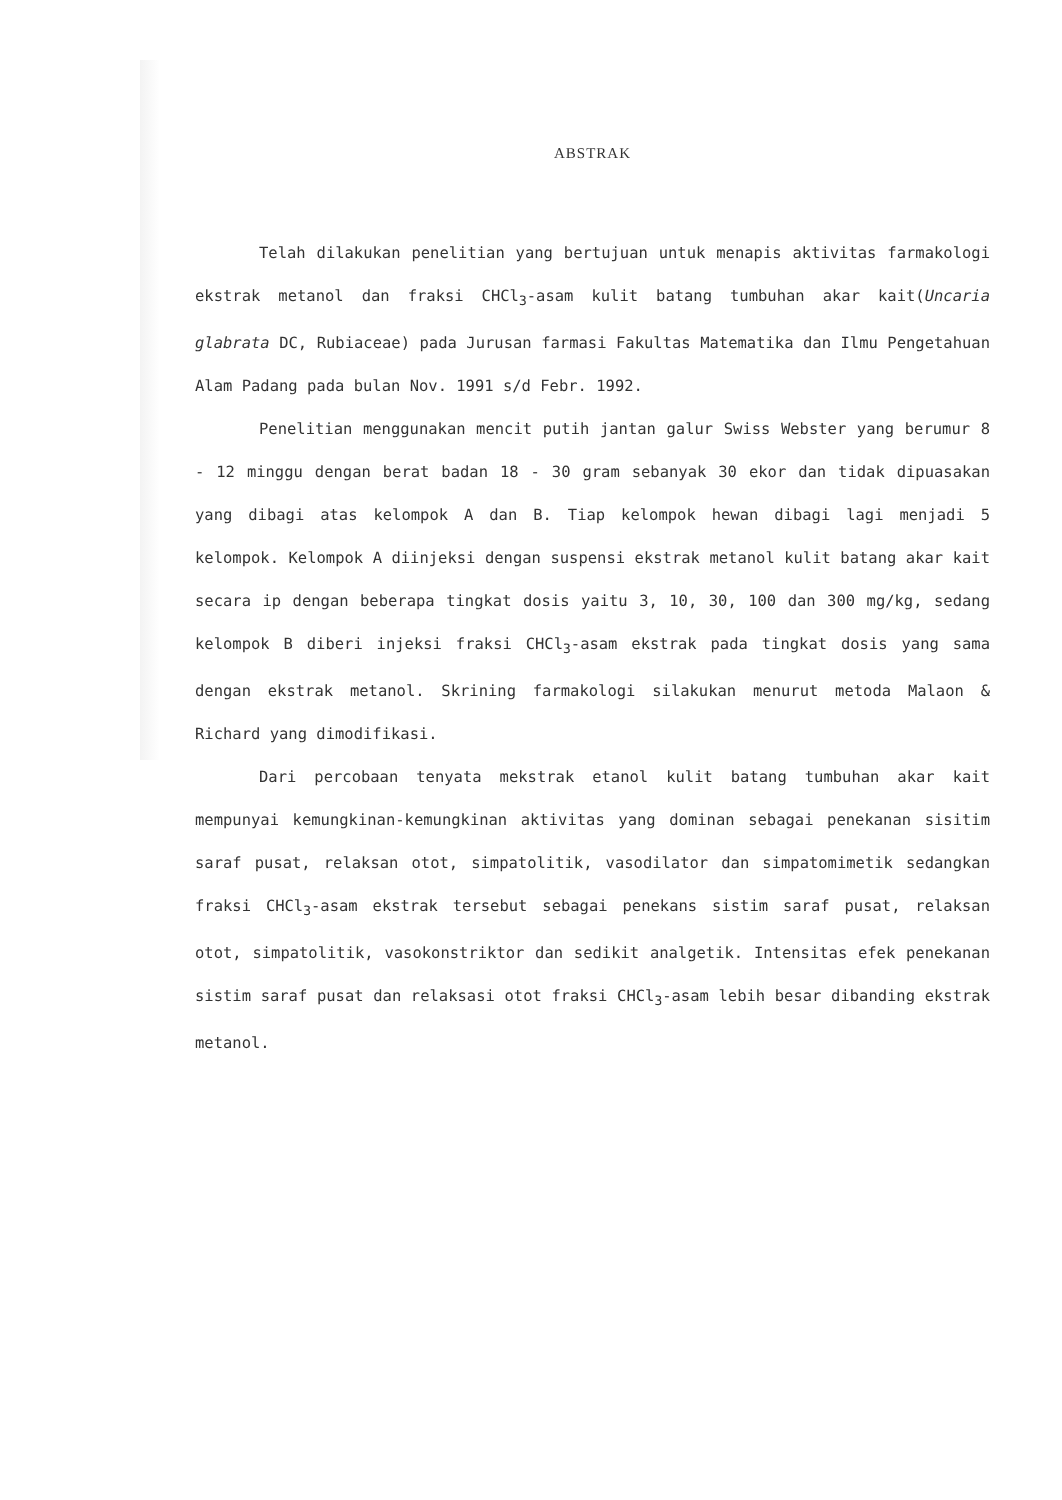ABSTRAK
Telah dilakukan penelitian yang bertujuan untuk menapis aktivitas farmakologi ekstrak metanol dan fraksi CHCl<sub>3</sub>-asam kulit batang tumbuhan akar kait(Uncaria glabrata DC, Rubiaceae) pada Jurusan farmasi Fakultas Matematika dan Ilmu Pengetahuan Alam Padang pada bulan Nov. 1991 s/d Febr. 1992.
Penelitian menggunakan mencit putih jantan galur Swiss Webster yang berumur 8 - 12 minggu dengan berat badan 18 - 30 gram sebanyak 30 ekor dan tidak dipuasakan yang dibagi atas kelompok A dan B. Tiap kelompok hewan dibagi lagi menjadi 5 kelompok. Kelompok A diinjeksi dengan suspensi ekstrak metanol kulit batang akar kait secara ip dengan beberapa tingkat dosis yaitu 3, 10, 30, 100 dan 300 mg/kg, sedang kelompok B diberi injeksi fraksi CHCl<sub>3</sub>-asam ekstrak pada tingkat dosis yang sama dengan ekstrak metanol. Skrining farmakologi silakukan menurut metoda Malaon & Richard yang dimodifikasi.
Dari percobaan tenyata mekstrak etanol kulit batang tumbuhan akar kait mempunyai kemungkinan-kemungkinan aktivitas yang dominan sebagai penekanan sisitim saraf pusat, relaksan otot, simpatolitik, vasodilator dan simpatomimetik sedangkan fraksi CHCl<sub>3</sub>-asam ekstrak tersebut sebagai penekans sistim saraf pusat, relaksan otot, simpatolitik, vasokonstriktor dan sedikit analgetik. Intensitas efek penekanan sistim saraf pusat dan relaksasi otot fraksi CHCl<sub>3</sub>-asam lebih besar dibanding ekstrak metanol.